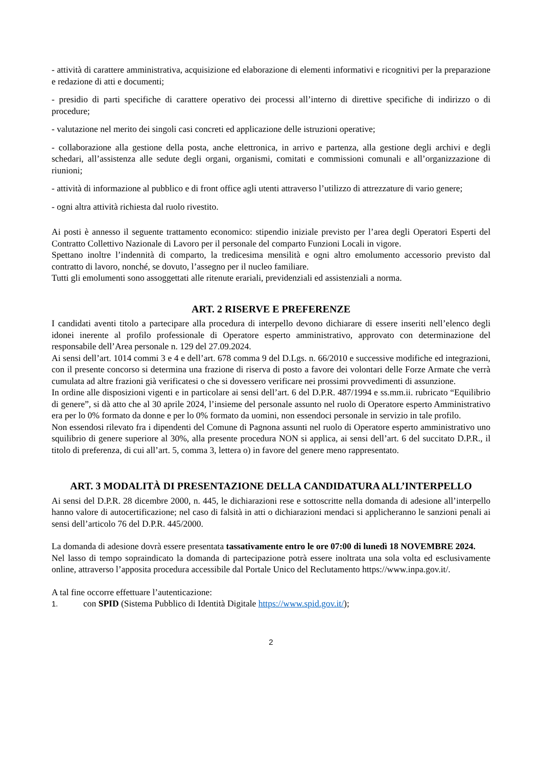- attività di carattere amministrativa, acquisizione ed elaborazione di elementi informativi e ricognitivi per la preparazione e redazione di atti e documenti;
- presidio di parti specifiche di carattere operativo dei processi all’interno di direttive specifiche di indirizzo o di procedure;
- valutazione nel merito dei singoli casi concreti ed applicazione delle istruzioni operative;
- collaborazione alla gestione della posta, anche elettronica, in arrivo e partenza, alla gestione degli archivi e degli schedari, all’assistenza alle sedute degli organi, organismi, comitati e commissioni comunali e all’organizzazione di riunioni;
- attività di informazione al pubblico e di front office agli utenti attraverso l’utilizzo di attrezzature di vario genere;
- ogni altra attività richiesta dal ruolo rivestito.
Ai posti è annesso il seguente trattamento economico: stipendio iniziale previsto per l’area degli Operatori Esperti del Contratto Collettivo Nazionale di Lavoro per il personale del comparto Funzioni Locali in vigore.
Spettano inoltre l’indennità di comparto, la tredicesima mensilità e ogni altro emolumento accessorio previsto dal contratto di lavoro, nonché, se dovuto, l’assegno per il nucleo familiare.
Tutti gli emolumenti sono assoggettati alle ritenute erariali, previdenziali ed assistenziali a norma.
ART. 2 RISERVE E PREFERENZE
I candidati aventi titolo a partecipare alla procedura di interpello devono dichiarare di essere inseriti nell’elenco degli idonei inerente al profilo professionale di Operatore esperto amministrativo, approvato con determinazione del responsabile dell’Area personale n. 129 del 27.09.2024.
Ai sensi dell’art. 1014 commi 3 e 4 e dell’art. 678 comma 9 del D.Lgs. n. 66/2010 e successive modifiche ed integrazioni, con il presente concorso si determina una frazione di riserva di posto a favore dei volontari delle Forze Armate che verrà cumulata ad altre frazioni già verificatesi o che si dovessero verificare nei prossimi provvedimenti di assunzione.
In ordine alle disposizioni vigenti e in particolare ai sensi dell’art. 6 del D.P.R. 487/1994 e ss.mm.ii. rubricato “Equilibrio di genere”, si dà atto che al 30 aprile 2024, l’insieme del personale assunto nel ruolo di Operatore esperto Amministrativo era per lo 0% formato da donne e per lo 0% formato da uomini, non essendoci personale in servizio in tale profilo.
Non essendosi rilevato fra i dipendenti del Comune di Pagnona assunti nel ruolo di Operatore esperto amministrativo uno squilibrio di genere superiore al 30%, alla presente procedura NON si applica, ai sensi dell’art. 6 del succitato D.P.R., il titolo di preferenza, di cui all’art. 5, comma 3, lettera o) in favore del genere meno rappresentato.
ART. 3 MODALITÀ DI PRESENTAZIONE DELLA CANDIDATURA ALL’INTERPELLO
Ai sensi del D.P.R. 28 dicembre 2000, n. 445, le dichiarazioni rese e sottoscritte nella domanda di adesione all’interpello hanno valore di autocertificazione; nel caso di falsità in atti o dichiarazioni mendaci si applicheranno le sanzioni penali ai sensi dell’articolo 76 del D.P.R. 445/2000.
La domanda di adesione dovrà essere presentata tassativamente entro le ore 07:00 di lunedì 18 NOVEMBRE 2024.
Nel lasso di tempo sopraindicato la domanda di partecipazione potrà essere inoltrata una sola volta ed esclusivamente online, attraverso l’apposita procedura accessibile dal Portale Unico del Reclutamento https://www.inpa.gov.it/.
A tal fine occorre effettuare l’autenticazione:
1. con SPID (Sistema Pubblico di Identità Digitale https://www.spid.gov.it/);
2